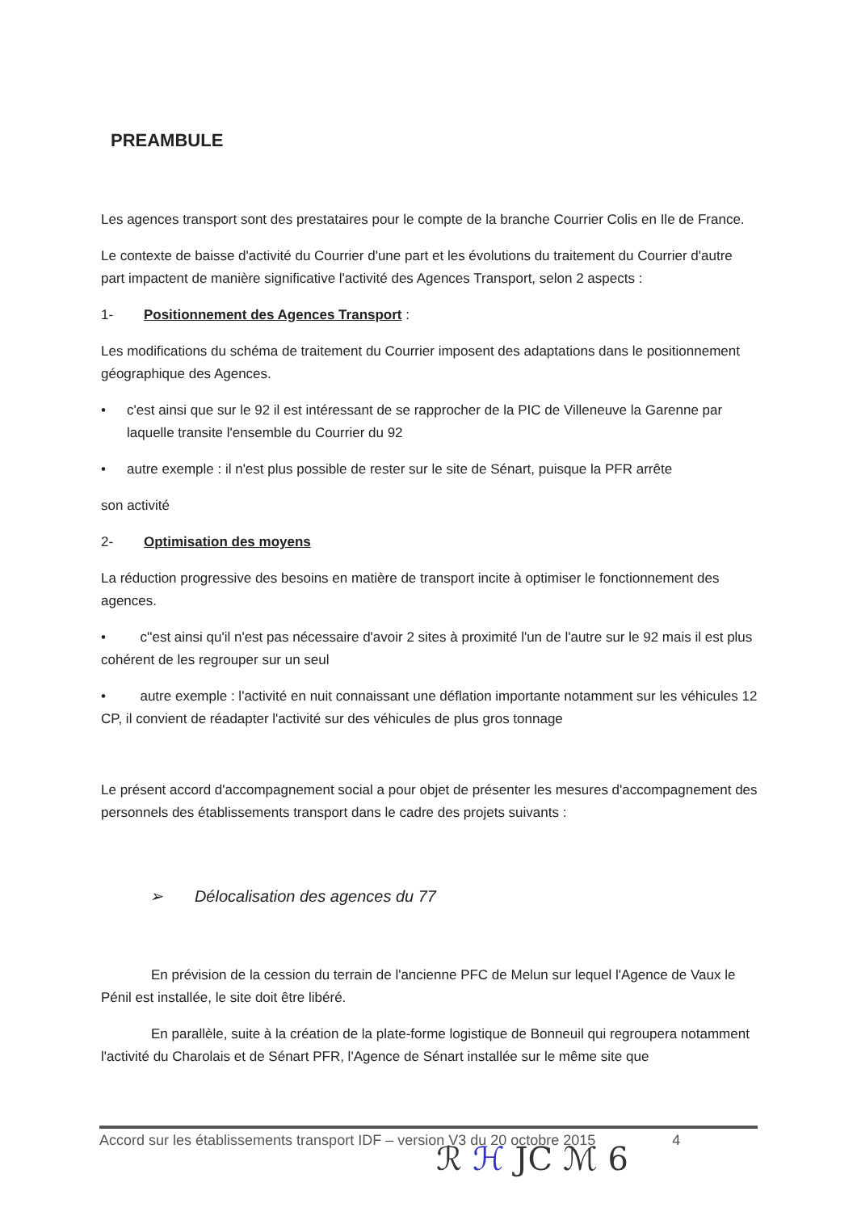PREAMBULE
Les agences transport sont des prestataires pour le compte de la branche Courrier Colis en Ile de France.
Le contexte de baisse d'activité du Courrier d'une part et les évolutions du traitement du Courrier d'autre part impactent de manière significative l'activité des Agences Transport, selon 2 aspects :
1- Positionnement des Agences Transport :
Les modifications du schéma de traitement du Courrier imposent des adaptations dans le positionnement géographique des Agences.
• c'est ainsi que sur le 92 il est intéressant de se rapprocher de la PIC de Villeneuve la Garenne par laquelle transite l'ensemble du Courrier du 92
• autre exemple : il n'est plus possible de rester sur le site de Sénart, puisque la PFR arrête
son activité
2- Optimisation des moyens
La réduction progressive des besoins en matière de transport incite à optimiser le fonctionnement des agences.
• c''est ainsi qu'il n'est pas nécessaire d'avoir 2 sites à proximité l'un de l'autre sur le 92 mais il est plus cohérent de les regrouper sur un seul
• autre exemple : l'activité en nuit connaissant une déflation importante notamment sur les véhicules 12 CP, il convient de réadapter l'activité sur des véhicules de plus gros tonnage
Le présent accord d'accompagnement social a pour objet de présenter les mesures d'accompagnement des personnels des établissements transport dans le cadre des projets suivants :
➢ Délocalisation des agences du 77
En prévision de la cession du terrain de l'ancienne PFC de Melun sur lequel l'Agence de Vaux le Pénil est installée, le site doit être libéré.
En parallèle, suite à la création de la plate-forme logistique de Bonneuil qui regroupera notamment l'activité du Charolais et de Sénart PFR, l'Agence de Sénart installée sur le même site que
Accord sur les établissements transport IDF – version V3 du 20 octobre 2015 4
ℛ ℋ JC ℳ 6